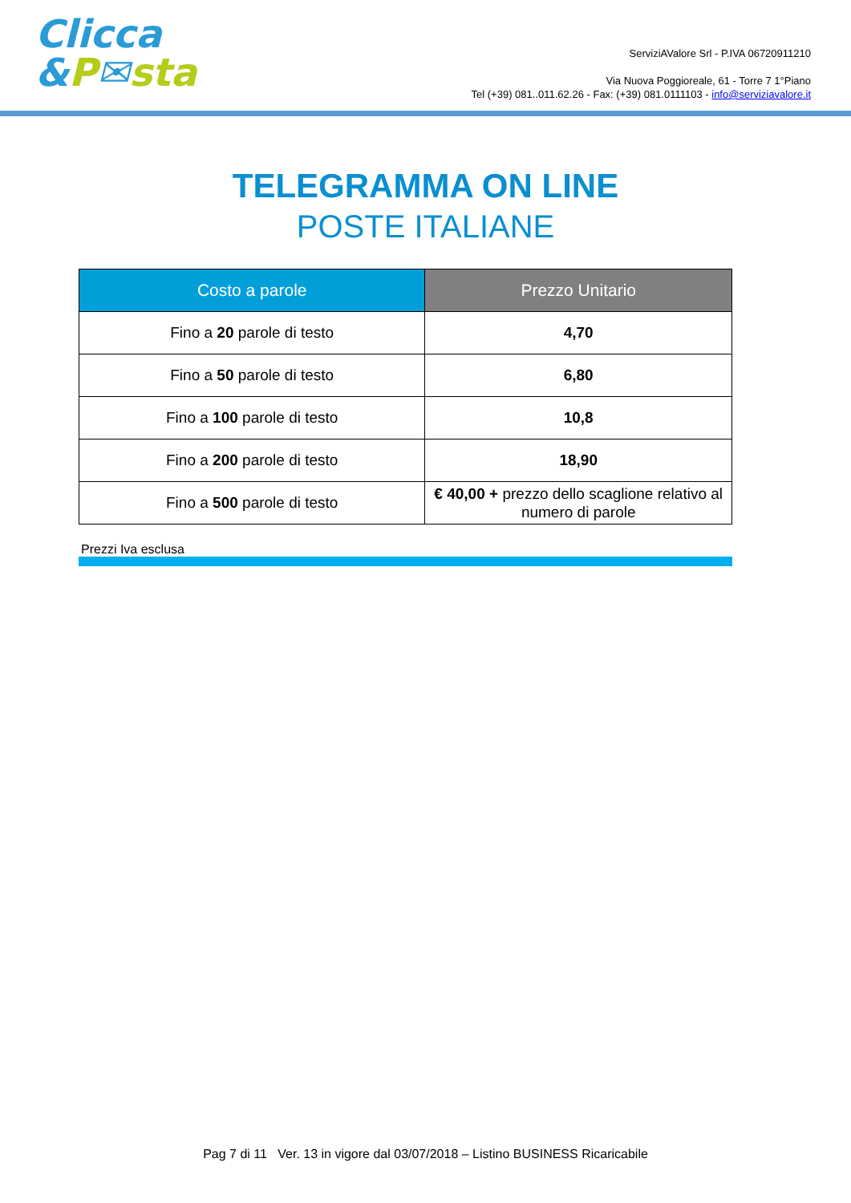Clicca
&P✉sta
ServiziAValore Srl - P.IVA 06720911210
Via Nuova Poggioreale, 61 - Torre 7 1°Piano
Tel (+39) 081..011.62.26 - Fax: (+39) 081.0111103 - info@serviziavalore.it
TELEGRAMMA ON LINE
POSTE ITALIANE
| Costo a parole | Prezzo Unitario |
| --- | --- |
| Fino a 20 parole di testo | 4,70 |
| Fino a 50 parole di testo | 6,80 |
| Fino a 100 parole di testo | 10,8 |
| Fino a 200 parole di testo | 18,90 |
| Fino a 500 parole di testo | € 40,00 + prezzo dello scaglione relativo al numero di parole |
Prezzi Iva esclusa
Pag 7 di 11 Ver. 13 in vigore dal 03/07/2018 – Listino BUSINESS Ricaricabile